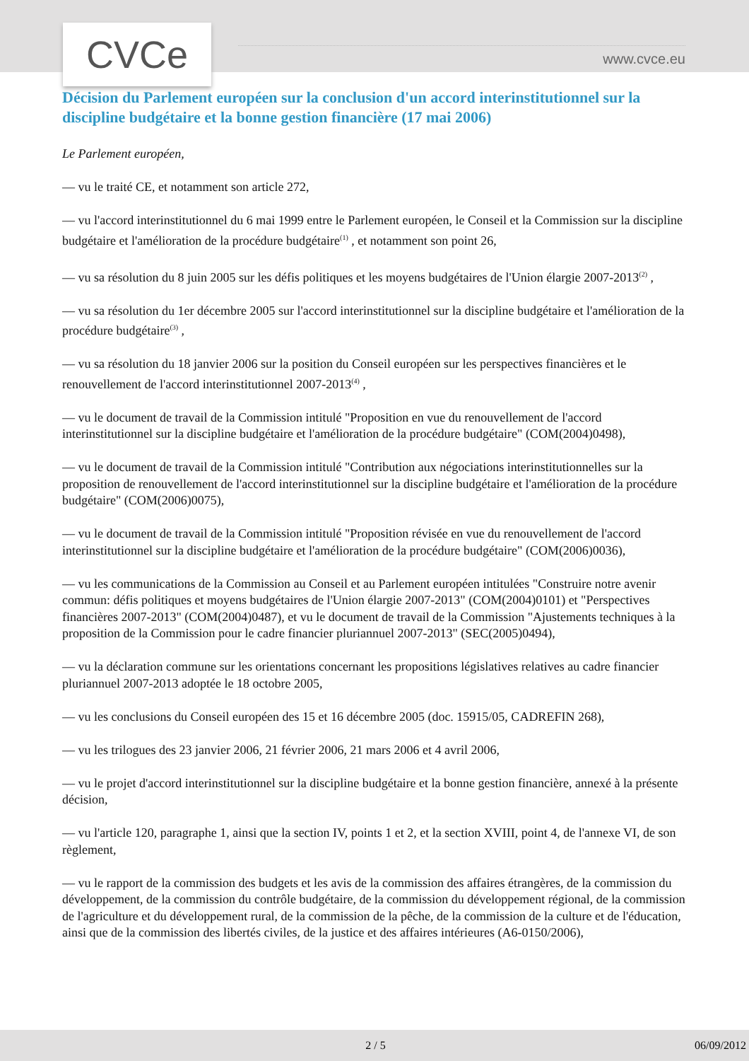CVCe www.cvce.eu
Décision du Parlement européen sur la conclusion d'un accord interinstitutionnel sur la discipline budgétaire et la bonne gestion financière (17 mai 2006)
Le Parlement européen,
— vu le traité CE, et notamment son article 272,
— vu l'accord interinstitutionnel du 6 mai 1999 entre le Parlement européen, le Conseil et la Commission sur la discipline budgétaire et l'amélioration de la procédure budgétaire<sup>(1)</sup> , et notamment son point 26,
— vu sa résolution du 8 juin 2005 sur les défis politiques et les moyens budgétaires de l'Union élargie 2007-2013<sup>(2)</sup> ,
— vu sa résolution du 1er décembre 2005 sur l'accord interinstitutionnel sur la discipline budgétaire et l'amélioration de la procédure budgétaire<sup>(3)</sup> ,
— vu sa résolution du 18 janvier 2006 sur la position du Conseil européen sur les perspectives financières et le renouvellement de l'accord interinstitutionnel 2007-2013<sup>(4)</sup> ,
— vu le document de travail de la Commission intitulé "Proposition en vue du renouvellement de l'accord interinstitutionnel sur la discipline budgétaire et l'amélioration de la procédure budgétaire" (COM(2004)0498),
— vu le document de travail de la Commission intitulé "Contribution aux négociations interinstitutionnelles sur la proposition de renouvellement de l'accord interinstitutionnel sur la discipline budgétaire et l'amélioration de la procédure budgétaire" (COM(2006)0075),
— vu le document de travail de la Commission intitulé "Proposition révisée en vue du renouvellement de l'accord interinstitutionnel sur la discipline budgétaire et l'amélioration de la procédure budgétaire" (COM(2006)0036),
— vu les communications de la Commission au Conseil et au Parlement européen intitulées "Construire notre avenir commun: défis politiques et moyens budgétaires de l'Union élargie 2007-2013" (COM(2004)0101) et "Perspectives financières 2007-2013" (COM(2004)0487), et vu le document de travail de la Commission "Ajustements techniques à la proposition de la Commission pour le cadre financier pluriannuel 2007-2013" (SEC(2005)0494),
— vu la déclaration commune sur les orientations concernant les propositions législatives relatives au cadre financier pluriannuel 2007-2013 adoptée le 18 octobre 2005,
— vu les conclusions du Conseil européen des 15 et 16 décembre 2005 (doc. 15915/05, CADREFIN 268),
— vu les trilogues des 23 janvier 2006, 21 février 2006, 21 mars 2006 et 4 avril 2006,
— vu le projet d'accord interinstitutionnel sur la discipline budgétaire et la bonne gestion financière, annexé à la présente décision,
— vu l'article 120, paragraphe 1, ainsi que la section IV, points 1 et 2, et la section XVIII, point 4, de l'annexe VI, de son règlement,
— vu le rapport de la commission des budgets et les avis de la commission des affaires étrangères, de la commission du développement, de la commission du contrôle budgétaire, de la commission du développement régional, de la commission de l'agriculture et du développement rural, de la commission de la pêche, de la commission de la culture et de l'éducation, ainsi que de la commission des libertés civiles, de la justice et des affaires intérieures (A6-0150/2006),
2 / 5 06/09/2012